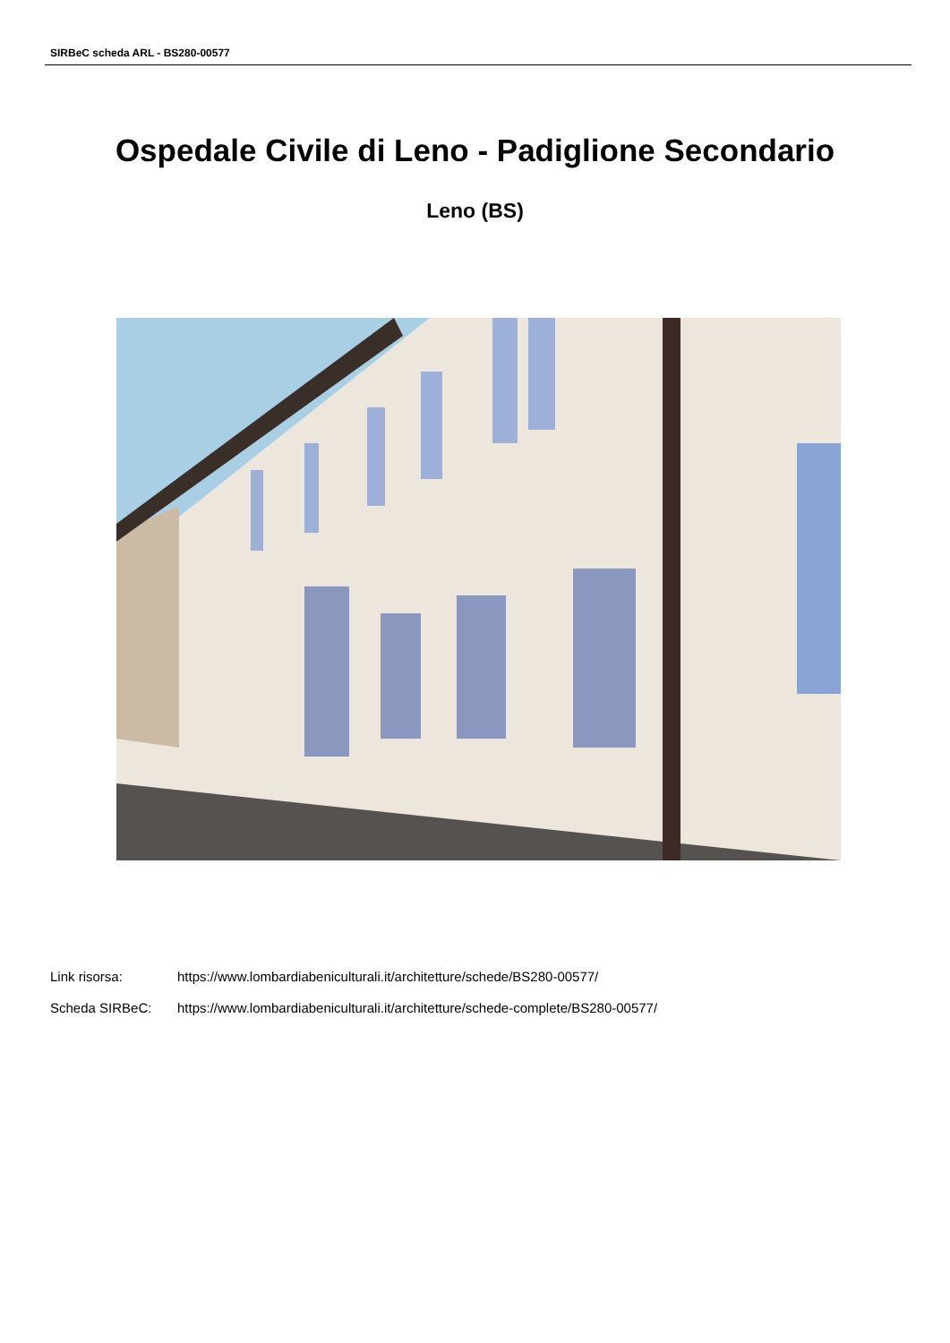SIRBeC scheda ARL - BS280-00577
Ospedale Civile di Leno - Padiglione Secondario
Leno (BS)
Link risorsa: https://www.lombardiabeniculturali.it/architetture/schede/BS280-00577/
Scheda SIRBeC: https://www.lombardiabeniculturali.it/architetture/schede-complete/BS280-00577/